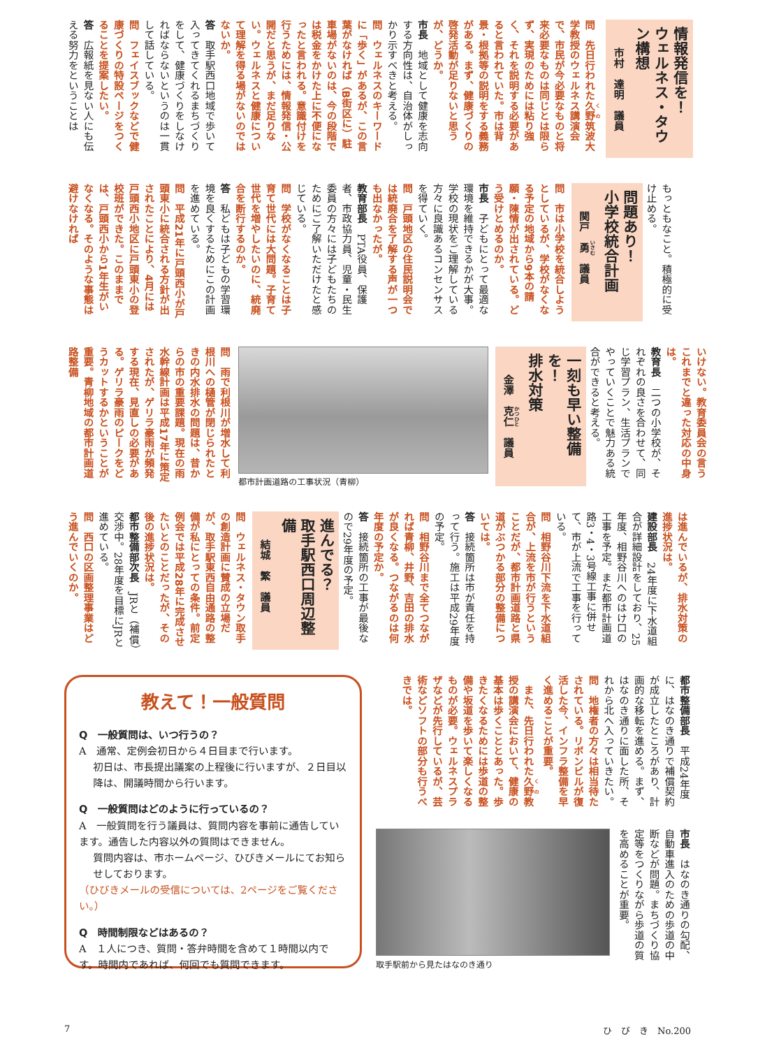情報発信を！
ウェルネス・タウン構想
市村　達明　議員
問　先日行われた久野筑波大学教授のウェルネス講演会で、市民が今必要なものと将来必要なものは同じとは限らず、実現のためには粘り強く、それを説明する必要があると言われていた。市は背景・根拠等の説明をする義務がある。まず、健康づくりの啓発活動が足りないと思うが、どうか。
市長　地域として健康を志向する方向性は、自治体がしっかり示すべきと考える。
問　ウェルネスのキーワードに「歩く」があるが、この言葉がなければ（B街区に）駐車場がないのは、今の段階では税金をかけた上に不便になったと言われる。意識付けを行うためには、情報発信・公開だと思うが、まだ足りない。ウェルネスと健康について理解を得る場がないのではないか。
答　取手駅西口地域で歩いて入ってきてくれるまちづくりをして、健康づくりをしなければならないというのは一貫して話している。
問　フェイスブックなどで健康づくりの特設ページをつくることを提案したい。
答　広報紙を見ない人にも伝える努力をということは
もっともなこと。積極的に受け止める。
問題あり！
小学校統合計画
関戸　勇　議員
問　市は小学校を統合しようとしているが、学校がなくなる予定の地域から9本の請願・陳情が出されている。どう受けとめるのか。
市長　子どもにとって最適な環境を維持できるかが大事。学校の現状をご理解している方々に良識あるコンセンサスを得ていく。
問　戸頭地区の住民説明会では統廃合を了解する声が一つも出なかったが。
教育部長　PTA役員、保護者、市政協力員、児童・民生委員の方々には子どもたちのためにご了解いただけたと感じている。
問　学校がなくなることは子育て世代には大問題。子育て世代を増やしたいのに、統廃合を断行するのか。
答　私どもは子どもの学習環境を良くするためにこの計画を進めている。
問　平成21年に戸頭西小が戸頭東小に統合される方針が出されたことにより、4月には戸頭西小地区に戸頭東小の登校班ができた。このままでは、戸頭西小から1年生がいなくなる。そのような事態は避けなければ
いけない。教育委員会の言うこれまでと違った対応の中身は。
教育長　二つの小学校が、それぞれの良さを合わせて、同じ学習プラン、生活プランでやっていくことで魅力ある統合ができると考える。
一刻も早い整備を！
排水対策
金澤　克仁　議員
都市計画道路の工事状況（青柳）
問　雨で利根川が増水して利根川への樋管が閉じられたときの内水排水の問題は、昔からの市の重要課題。現在の雨水幹線計画は平成17年に策定されたが、ゲリラ豪雨が頻発する現在、見直しの必要がある。ゲリラ豪雨のピークをどうカットするかということが重要。青柳地域の都市計画道路整備
は進んでいるが、排水対策の進捗状況は。
建設部長　24年度に下水道組合が詳細設計をしており、25年度、相野谷川へのはけ口の工事を予定。また都市計画道路3・4・3号線工事に併せて、市が上流で工事を行っている。
問　相野谷川下流を下水道組合が、上流を市が行うということだが、都市計画道路と県道がぶつかる部分の整備については。
答　接続箇所は市が責任を持って行う。施工は平成29年度の予定。
問　相野谷川まで全てつながれば青柳、井野、吉田の排水が良くなる。つながるのは何年度の予定か。
答　接続箇所の工事が最後なので29年度の予定。
進んでる？
取手駅西口周辺整備
結城　繁　議員
問　ウェルネス・タウン取手の創造計画に賛成の立場だが、取手駅東西自由通路の整備が私にとっての条件。前定例会では平成28年に完成させたいとのことだったが、その後の進捗状況は。
都市整備部次長　JRと（補償）交渉中。28年度を目標にJRと進めている。
問　西口の区画整理事業はどう進んでいくのか。
都市整備部長　平成24年度に、はなのき通りで補償契約が成立したところがあり、計画的な移転を進める。まず、はなのき通りに面した所、それから北へ入っていきたい。
問　地権者の方々は相当待たされている。リボンビルが復活した今、インフラ整備を早く進めることが重要。
　また、先日行われた久野教授の講演会において、健康の基本は歩くこととあった。歩きたくなるためには歩道の整備や坂道を歩いて楽しくなるものが必要。ウェルネスプラザなどが先行しているが、芸術などソフトの部分も行うべきでは。
市長　はなのき通りの勾配、自動車進入のための歩道の中断などが問題。まちづくり協定等をつくりながら歩道の質を高めることが重要。
取手駅前から見たはなのき通り
教えて！一般質問
Q　一般質問は、いつ行うの？
A　通常、定例会初日から４日目まで行います。
初日は、市長提出議案の上程後に行いますが、２日目以降は、開議時間から行います。
Q　一般質問はどのように行っているの？
A　一般質問を行う議員は、質問内容を事前に通告しています。通告した内容以外の質問はできません。
質問内容は、市ホームページ、ひびきメールにてお知らせしております。
（ひびきメールの受信については、2ページをご覧ください。）
Q　時間制限などはあるの？
A　１人につき、質問・答弁時間を含めて１時間以内です。時間内であれば、何回でも質問できます。
7 ひ　び　き　No.200